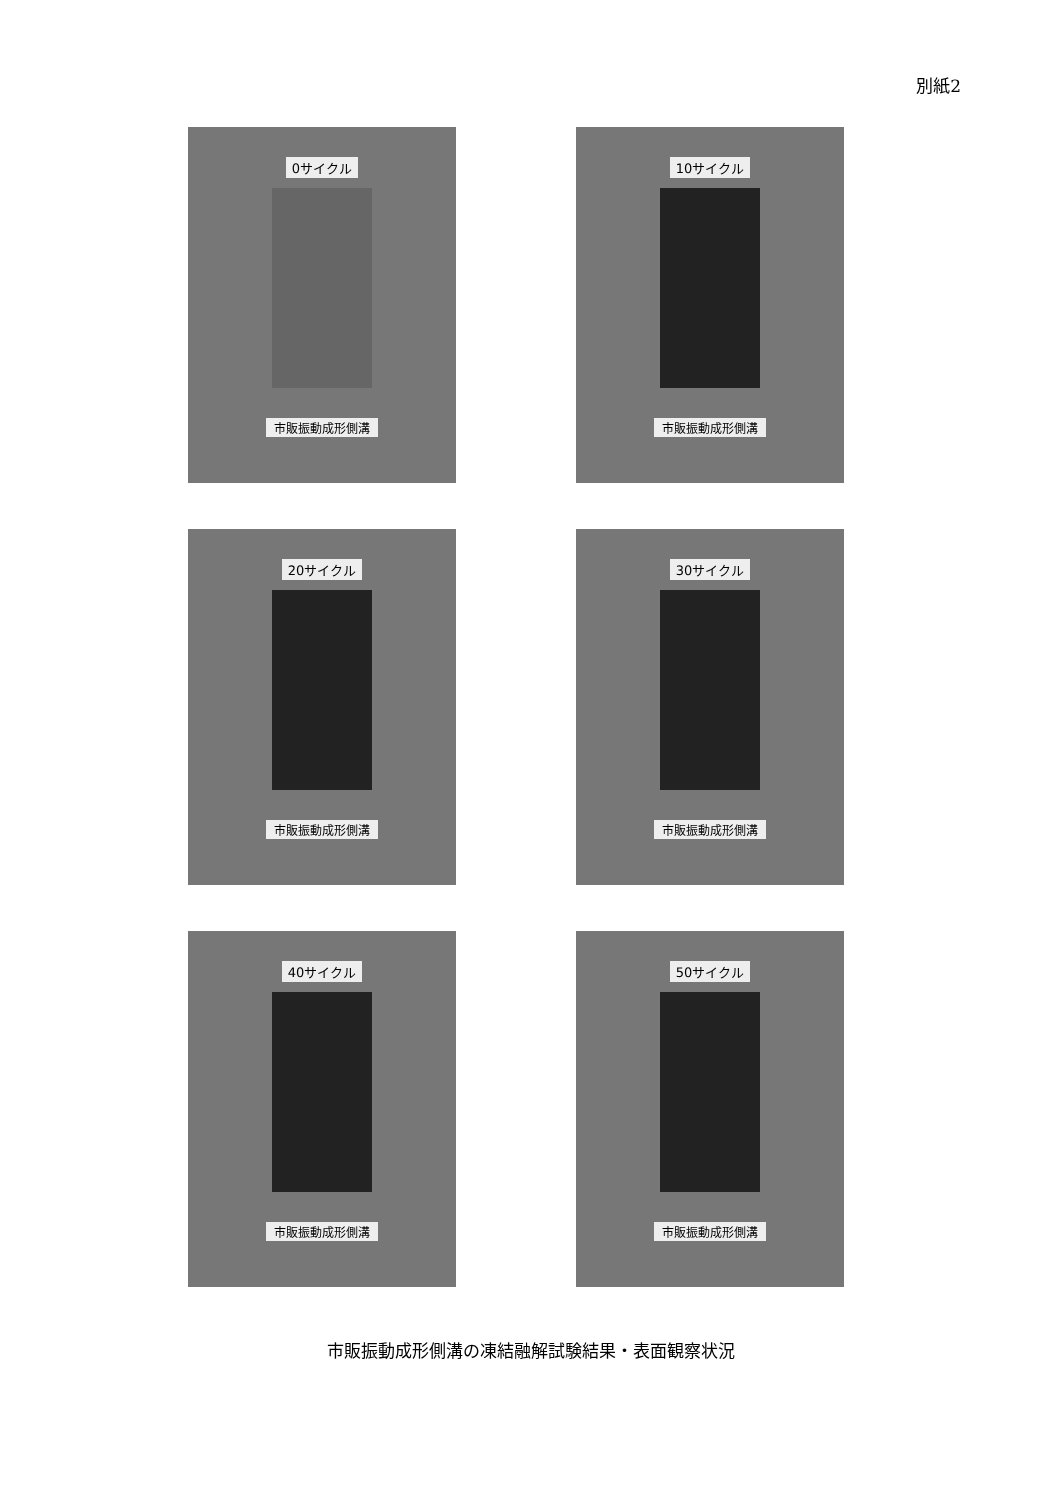別紙2
0サイクル
市販振動成形側溝
10サイクル
市販振動成形側溝
20サイクル
市販振動成形側溝
30サイクル
市販振動成形側溝
40サイクル
市販振動成形側溝
50サイクル
市販振動成形側溝
市販振動成形側溝の凍結融解試験結果・表面観察状況